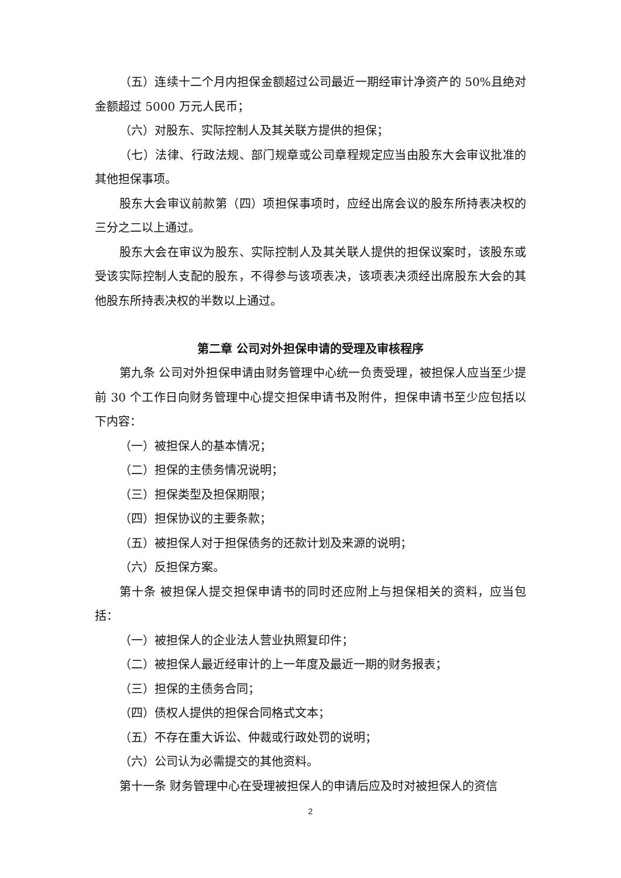（五）连续十二个月内担保金额超过公司最近一期经审计净资产的 50%且绝对金额超过 5000 万元人民币；
（六）对股东、实际控制人及其关联方提供的担保；
（七）法律、行政法规、部门规章或公司章程规定应当由股东大会审议批准的其他担保事项。
股东大会审议前款第（四）项担保事项时，应经出席会议的股东所持表决权的三分之二以上通过。
股东大会在审议为股东、实际控制人及其关联人提供的担保议案时，该股东或受该实际控制人支配的股东，不得参与该项表决，该项表决须经出席股东大会的其他股东所持表决权的半数以上通过。
第二章 公司对外担保申请的受理及审核程序
第九条 公司对外担保申请由财务管理中心统一负责受理，被担保人应当至少提前 30 个工作日向财务管理中心提交担保申请书及附件，担保申请书至少应包括以下内容：
（一）被担保人的基本情况；
（二）担保的主债务情况说明；
（三）担保类型及担保期限；
（四）担保协议的主要条款；
（五）被担保人对于担保债务的还款计划及来源的说明；
（六）反担保方案。
第十条 被担保人提交担保申请书的同时还应附上与担保相关的资料，应当包括：
（一）被担保人的企业法人营业执照复印件；
（二）被担保人最近经审计的上一年度及最近一期的财务报表；
（三）担保的主债务合同；
（四）债权人提供的担保合同格式文本；
（五）不存在重大诉讼、仲裁或行政处罚的说明；
（六）公司认为必需提交的其他资料。
第十一条 财务管理中心在受理被担保人的申请后应及时对被担保人的资信
2